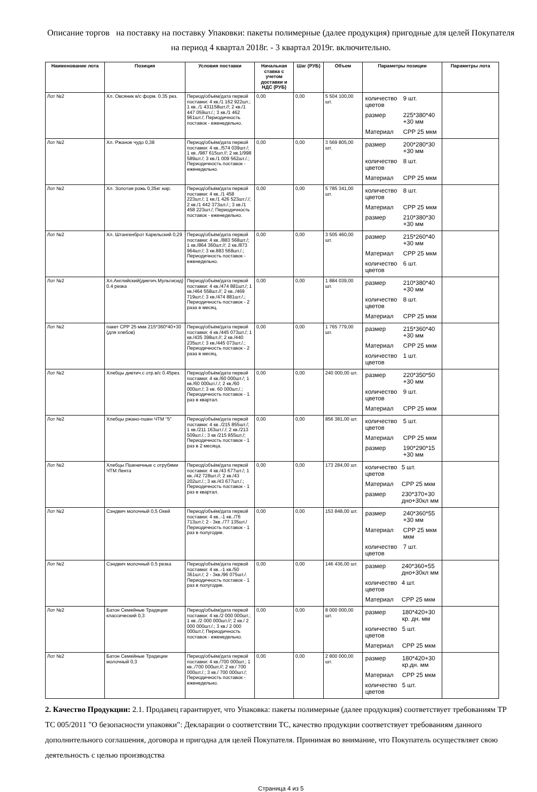Описание торгов на поставку на поставку Упаковки: пакеты полимерные (далее продукция) пригодные для целей Покупателя на период 4 квартал 2018г. - 3 квартал 2019г. включительно.
| Наименование лота | Позиция | Условия поставки | Начальная ставка с учетом доставки и НДС (РУБ) | Шаг (РУБ) | Объем | Параметры позиции | Параметры лота |
| --- | --- | --- | --- | --- | --- | --- | --- |
| Лот №2 | Хл. Овсяник в/с форм. 0.35 рез. | Период/объём/дата первой поставки: 4 кв./1 162 922шт.; 1 кв../1 431158шт.//; 2 кв./1 447 059шт./.; 3 кв./1 462 961шт./; Периодичность поставок - еженедельно. | 0,00 | 0,00 | 5 504 100,00 шт. | / количество цветов / 9 шт. / / размер / 225*380*40 +30 мм / / Материал / CPP 25 мкм / | |
| Лот №2 | Хл. Ржаное чудо 0,38 | Период/объём/дата первой поставки: 4 кв../574 039шт./; 1 кв../987 615шт.//; 2 кв.1/998 589шт./; 3 кв./1 009 562шт./.; Периодичность поставок - еженедельно. | 0,00 | 0,00 | 3 569 805,00 шт. | / размер / 200*280*30 +30 мм / / количество цветов / 8 шт. / / Материал / CPP 25 мкм / | |
| Лот №2 | Хл. Золотая рожь 0,35кг нар. | Период/объём/дата первой поставки: 4 кв../1 458 223шт./; 1 кв./1 426 523шт././; 2 кв./1 442 373шт./.; 3 кв./1 458 223шт./; Периодичность поставок - еженедельно. | 0,00 | 0,00 | 5 785 341,00 шт. | / количество цветов / 8 шт. / / Материал / CPP 25 мкм / / размер / 210*380*30 +30 мм / | |
| Лот №2 | Хл. Штангенброт Карельский 0,29 | Период/объём/дата первой поставки: 4 кв../883 568шт./; 1 кв./864 360шт.//; 2 кв./873 964шт./; 3 кв.883 568шт./.; Периодичность поставок - еженедельно. | 0,00 | 0,00 | 3 505 460,00 шт. | / размер / 215*260*40 +30 мм / / Материал / CPP 25 мкм / / количество цветов / 6 шт. / | |
| Лот №2 | Хл.Английский(диетич.Мультисид) 0.4 резка | Период/объём/дата первой поставки: 4 кв./474 881шт./; 1 кв./464 558шт.//; 2 кв../469 719шт./; 3 кв./474 881шт./.; Периодичность поставок - 2 раза в месяц. | 0,00 | 0,00 | 1 884 039,00 шт. | / размер / 210*380*40 +30 мм / / количество цветов / 8 шт. / / Материал / CPP 25 мкм / | |
| Лот №2 | пакет CPP 25 мкм 215*360*40+30 (для хлебов) | Период/объём/дата первой поставки: 4 кв./445 073шт./; 1 кв./435 398шт.//; 2 кв./440 235шт./; 3 кв./445 073шт./.; Периодичность поставок - 2 раза в месяц. | 0,00 | 0,00 | 1 765 779,00 шт. | / размер / 215*360*40 +30 мм / / Материал / CPP 25 мкм / / количество цветов / 1 шт. / | |
| Лот №2 | Хлебцы диетич.с отр.в/с 0.45рез. | Период/объём/дата первой поставки: 4 кв./60 000шт./; 1 кв./60 000шт././; 2 кв./60 000шт./; 3 кв. 60 000шт./.; Периодичность поставок - 1 раз в квартал. | 0,00 | 0,00 | 240 000,00 шт. | / размер / 220*350*50 +30 мм / / количество цветов / 9 шт. / / Материал / CPP 25 мкм / | |
| Лот №2 | Хлебцы ржано-пшен ЧТМ "5" | Период/объём/дата первой поставки: 4 кв../215 855шт./; 1 кв./211 163шт././; 2 кв./213 509шт./.; 3 кв /215 855шт./; Периодичность поставок - 1 раз в 2 месяца. | 0,00 | 0,00 | 856 381,00 шт. | / количество цветов / 5 шт. / / Материал / CPP 25 мкм / / размер / 190*290*15 +30 мм / | |
| Лот №2 | Хлебцы Пшеничные с отрубями ЧТМ Лента | Период/объём/дата первой поставки: 4 кв./43 677шт./; 1 кв../42 728шт.//; 2 кв./43 202шт./.; 3 кв./43 677шт./.; Периодичность поставок - 1 раз в квартал. | 0,00 | 0,00 | 173 284,00 шт. | / количество цветов / 5 шт. / / Материал / CPP 25 мкм / / размер / 230*370+30 дно+30кл мм / | |
| Лот №2 | Сэндвич молочный 0,5 Окей | Период/объём/дата первой поставки: 4 кв..-1 кв../76 713шт./; 2 - 3кв../77 135шт./ Периодичность поставок - 1 раз в полугодие. | 0,00 | 0,00 | 153 848,00 шт. | / размер / 240*360*55 +30 мм / / Материал / CPP 25 мкм мкм / / количество цветов / 7 шт. / | |
| Лот №2 | Сэндвич молочный 0.5 резка | Период/объём/дата первой поставки: 4 кв..-1 кв./50 361шт./; 2 - 3кв./96 075шт./. Периодичность поставок - 1 раз в полугодие. | 0,00 | 0,00 | 146 436,00 шт. | / размер / 240*360+55 дно+30кл мм / / количество цветов / 4 шт. / / Материал / CPP 25 мкм / | |
| Лот №2 | Батон Семейные Традиции классический 0,3 | Период/объём/дата первой поставки: 4 кв./2 000 000шт.; 1 кв../2 000 000шт.//; 2 кв./ 2 000 000шт./.; 3 кв./ 2 000 000шт./; Периодичность поставок - еженедельно. | 0,00 | 0,00 | 8 000 000,00 шт. | / размер / 180*420+30 кр. дн. мм / / количество цветов / 5 шт. / / Материал / CPP 25 мкм / | |
| Лот №2 | Батон Семейные Традиции молочный 0,3 | Период/объём/дата первой поставки: 4 кв./700 000шт.; 1 кв../700 000шт.//; 2 кв./ 700 000шт./.; 3 кв./ 700 000шт./; Периодичность поставок - еженедельно. | 0,00 | 0,00 | 2 800 000,00 шт. | / размер / 180*420+30 кр.дн. мм / / Материал / CPP 25 мкм / / количество цветов / 5 шт. / | |
2. Качество Продукции: 2.1. Продавец гарантирует, что Упаковка: пакеты полимерные (далее продукция) соответствует требованиям ТР ТС 005/2011 "О безопасности упаковки": Декларации о соответствии ТС, качество продукции соответствует требованиям данного дополнительного соглашения, договора и пригодна для целей Покупателя. Принимая во внимание, что Покупатель осуществляет свою деятельность с целью производства
Страница 4 из 5